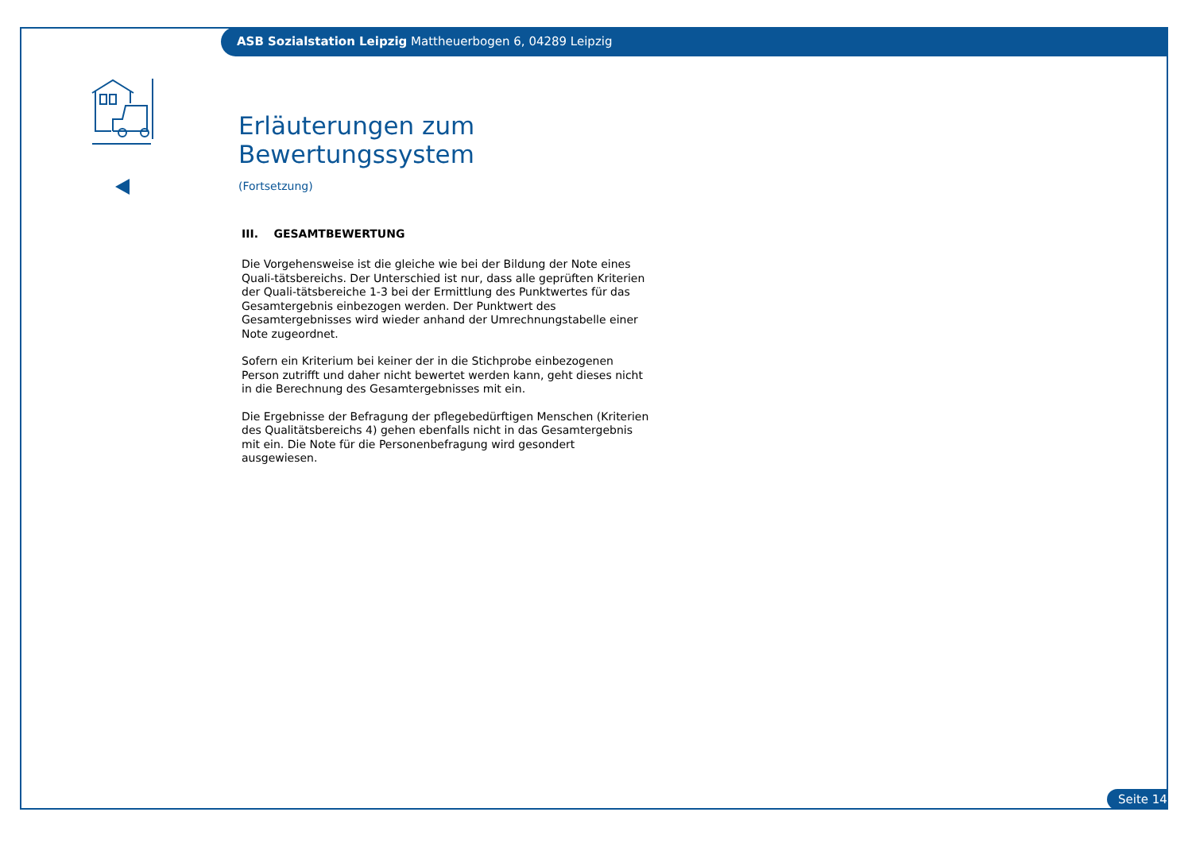ASB Sozialstation Leipzig Mattheuerbogen 6, 04289 Leipzig
Erläuterungen zum Bewertungssystem
(Fortsetzung)
III. GESAMTBEWERTUNG
Die Vorgehensweise ist die gleiche wie bei der Bildung der Note eines Quali-tätsbereichs. Der Unterschied ist nur, dass alle geprüften Kriterien der Quali-tätsbereiche 1-3 bei der Ermittlung des Punktwertes für das Gesamtergebnis einbezogen werden. Der Punktwert des Gesamtergebnisses wird wieder anhand der Umrechnungstabelle einer Note zugeordnet.
Sofern ein Kriterium bei keiner der in die Stichprobe einbezogenen Person zutrifft und daher nicht bewertet werden kann, geht dieses nicht in die Berechnung des Gesamtergebnisses mit ein.
Die Ergebnisse der Befragung der pflegebedürftigen Menschen (Kriterien des Qualitätsbereichs 4) gehen ebenfalls nicht in das Gesamtergebnis mit ein. Die Note für die Personenbefragung wird gesondert ausgewiesen.
Seite 14